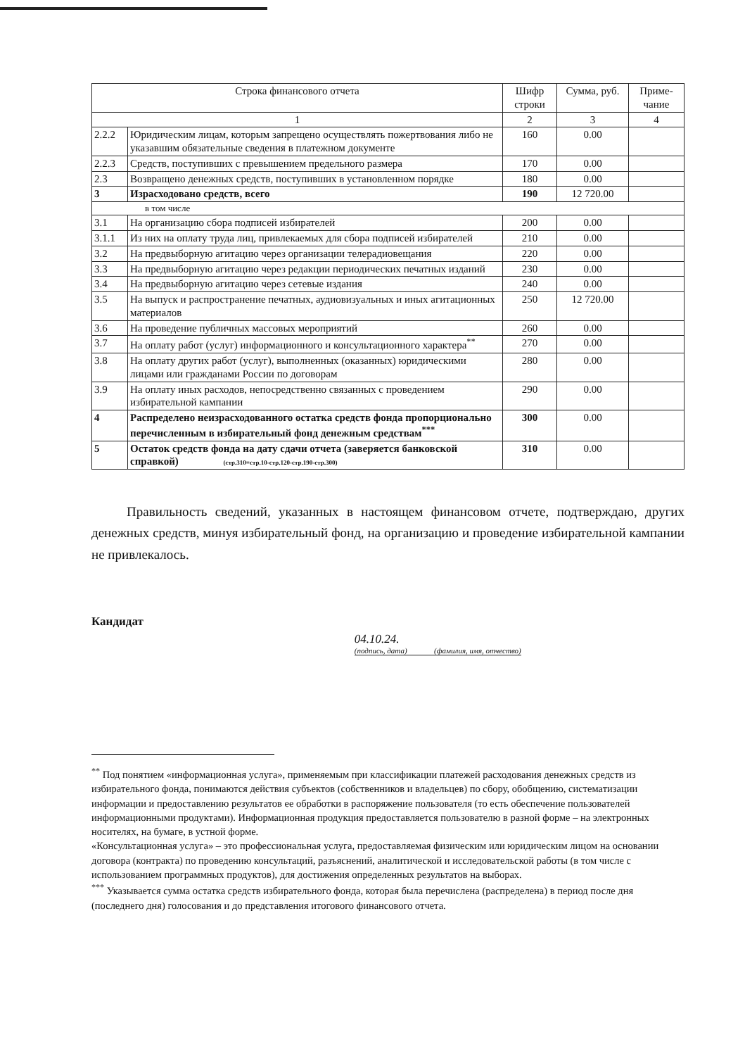| Строка финансового отчета | | Шифр строки | Сумма, руб. | Приме-чание |
| --- | --- | --- | --- | --- |
| 1 | | 2 | 3 | 4 |
| 2.2.2 | Юридическим лицам, которым запрещено осуществлять пожертвования либо не указавшим обязательные сведения в платежном документе | 160 | 0.00 | |
| 2.2.3 | Средств, поступивших с превышением предельного размера | 170 | 0.00 | |
| 2.3 | Возвращено денежных средств, поступивших в установленном порядке | 180 | 0.00 | |
| 3 | Израсходовано средств, всего | 190 | 12 720.00 | |
| в том числе | | | | |
| 3.1 | На организацию сбора подписей избирателей | 200 | 0.00 | |
| 3.1.1 | Из них на оплату труда лиц, привлекаемых для сбора подписей избирателей | 210 | 0.00 | |
| 3.2 | На предвыборную агитацию через организации телерадиовещания | 220 | 0.00 | |
| 3.3 | На предвыборную агитацию через редакции периодических печатных изданий | 230 | 0.00 | |
| 3.4 | На предвыборную агитацию через сетевые издания | 240 | 0.00 | |
| 3.5 | На выпуск и распространение печатных, аудиовизуальных и иных агитационных материалов | 250 | 12 720.00 | |
| 3.6 | На проведение публичных массовых мероприятий | 260 | 0.00 | |
| 3.7 | На оплату работ (услуг) информационного и консультационного характера<sup>**</sup> | 270 | 0.00 | |
| 3.8 | На оплату других работ (услуг), выполненных (оказанных) юридическими лицами или гражданами России по договорам | 280 | 0.00 | |
| 3.9 | На оплату иных расходов, непосредственно связанных с проведением избирательной кампании | 290 | 0.00 | |
| 4 | Распределено неизрасходованного остатка средств фонда пропорционально перечисленным в избирательный фонд денежным средствам<sup>***</sup> | 300 | 0.00 | |
| 5 | Остаток средств фонда на дату сдачи отчета (заверяется банковской справкой) (стр.310=стр.10-стр.120-стр.190-стр.300) | 310 | 0.00 | |
Правильность сведений, указанных в настоящем финансовом отчете, подтверждаю, других денежных средств, минуя избирательный фонд, на организацию и проведение избирательной кампании не привлекалось.
Кандидат
04.10.24.
(подпись, дата) (фамилия, имя, отчество)
<sup>**</sup> Под понятием «информационная услуга», применяемым при классификации платежей расходования денежных средств из избирательного фонда, понимаются действия субъектов (собственников и владельцев) по сбору, обобщению, систематизации информации и предоставлению результатов ее обработки в распоряжение пользователя (то есть обеспечение пользователей информационными продуктами). Информационная продукция предоставляется пользователю в разной форме – на электронных носителях, на бумаге, в устной форме.
«Консультационная услуга» – это профессиональная услуга, предоставляемая физическим или юридическим лицом на основании договора (контракта) по проведению консультаций, разъяснений, аналитической и исследовательской работы (в том числе с использованием программных продуктов), для достижения определенных результатов на выборах.
<sup>***</sup> Указывается сумма остатка средств избирательного фонда, которая была перечислена (распределена) в период после дня (последнего дня) голосования и до представления итогового финансового отчета.